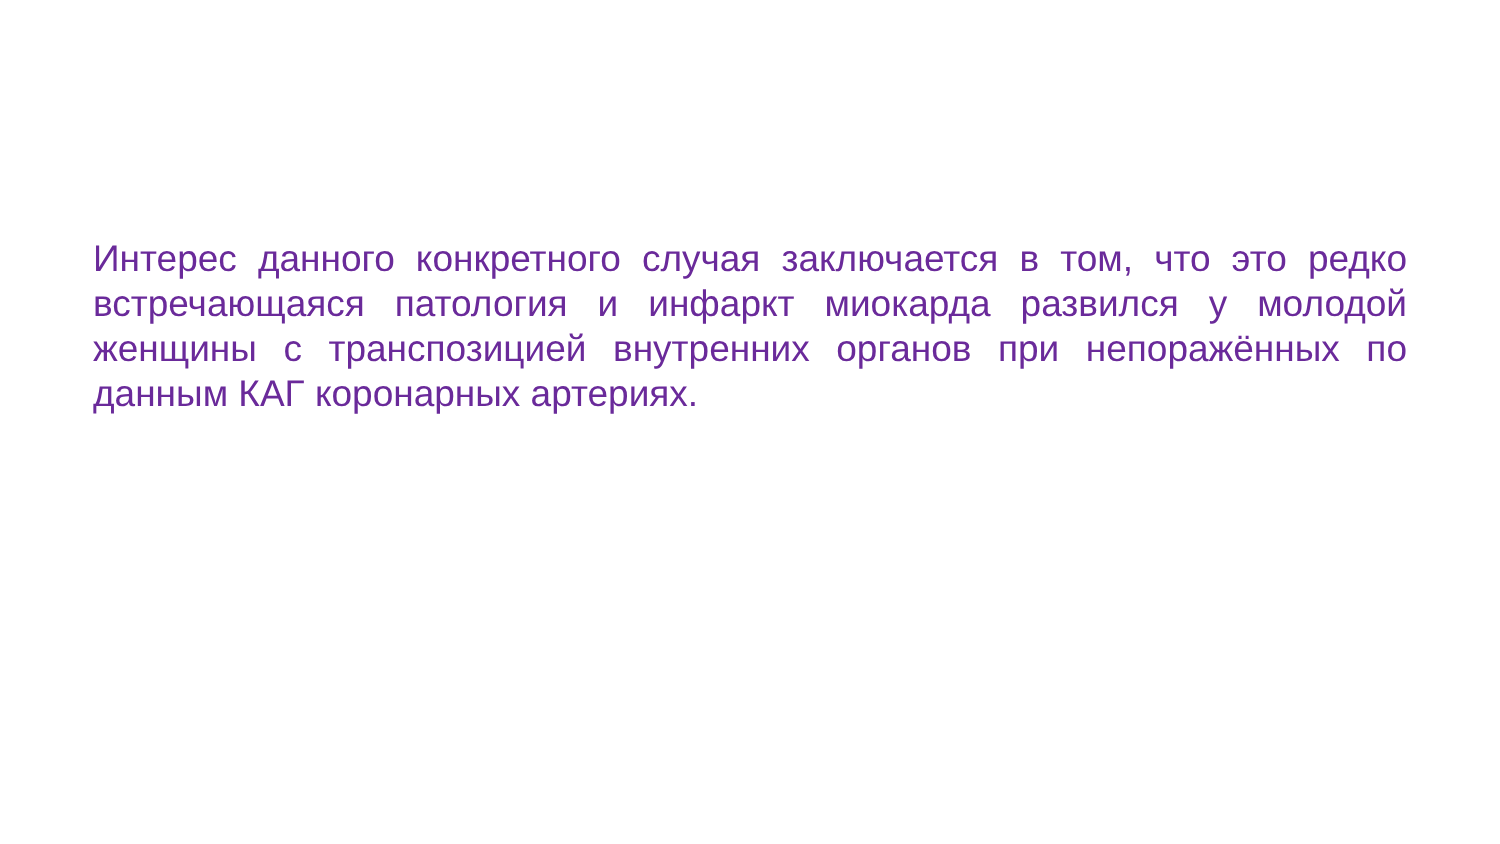Интерес данного конкретного случая заключается в том, что это редко встречающаяся патология и инфаркт миокарда развился у молодой женщины с транспозицией внутренних органов при непоражённых по данным КАГ коронарных артериях.